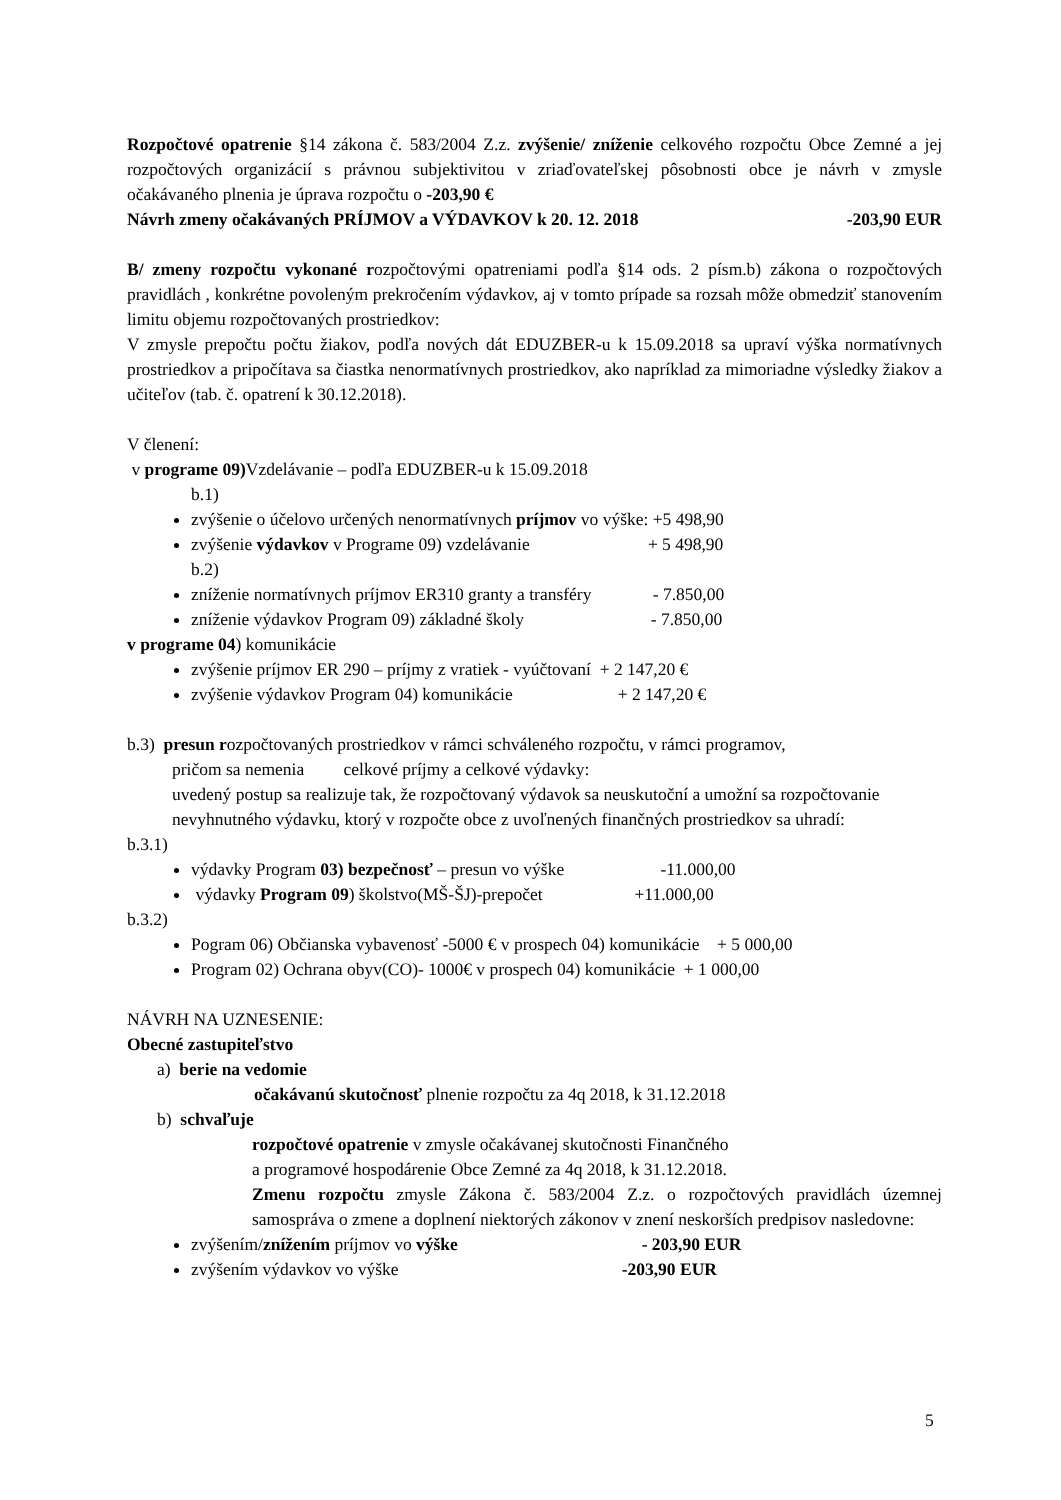Rozpočtové opatrenie §14 zákona č. 583/2004 Z.z. zvýšenie/ zníženie celkového rozpočtu Obce Zemné a jej rozpočtových organizácií s právnou subjektivitou v zriaďovateľskej pôsobnosti obce je návrh v zmysle očakávaného plnenia je úprava rozpočtu o -203,90 €
Návrh zmeny očakávaných PRÍJMOV a VÝDAVKOV k 20. 12. 2018 -203,90 EUR
B/ zmeny rozpočtu vykonané rozpočtovými opatreniami podľa §14 ods. 2 písm.b) zákona o rozpočtových pravidlách , konkrétne povoleným prekročením výdavkov, aj v tomto prípade sa rozsah môže obmedziť stanovením limitu objemu rozpočtovaných prostriedkov:
V zmysle prepočtu počtu žiakov, podľa nových dát EDUZBER-u k 15.09.2018 sa upraví výška normatívnych prostriedkov a pripočítava sa čiastka nenormatívnych prostriedkov, ako napríklad za mimoriadne výsledky žiakov a učiteľov (tab. č. opatrení k 30.12.2018).
V členení:
v programe 09) Vzdelávanie – podľa EDUZBER-u k 15.09.2018
b.1)
zvýšenie o účelovo určených nenormatívnych príjmov vo výške: +5 498,90
zvýšenie výdavkov v Programe 09) vzdelávanie + 5 498,90
b.2)
zníženie normatívnych príjmov ER310 granty a transféry - 7.850,00
zníženie výdavkov Program 09) základné školy - 7.850,00
v programe 04) komunikácie
zvýšenie príjmov ER 290 – príjmy z vratiek - vyúčtovaní + 2 147,20 €
zvýšenie výdavkov Program 04) komunikácie + 2 147,20 €
b.3) presun rozpočtovaných prostriedkov v rámci schváleného rozpočtu, v rámci programov,
pričom sa nemenia celkové príjmy a celkové výdavky:
uvedený postup sa realizuje tak, že rozpočtovaný výdavok sa neuskutoční a umožní sa rozpočtovanie nevyhnutného výdavku, ktorý v rozpočte obce z uvoľnených finančných prostriedkov sa uhradí:
b.3.1)
výdavky Program 03) bezpečnosť – presun vo výške -11.000,00
výdavky Program 09) školstvo(MŠ-ŠJ)-prepočet +11.000,00
b.3.2)
Pogram 06) Občianska vybavenosť -5000 € v prospech 04) komunikácie + 5 000,00
Program 02) Ochrana obyv(CO)- 1000€ v prospech 04) komunikácie + 1 000,00
NÁVRH NA UZNESENIE:
Obecné zastupiteľstvo
a) berie na vedomie
očakávanú skutočnosť plnenie rozpočtu za 4q 2018, k 31.12.2018
b) schvaľuje
rozpočtové opatrenie v zmysle očakávanej skutočnosti Finančného
a programové hospodárenie Obce Zemné za 4q 2018, k 31.12.2018.
Zmenu rozpočtu zmysle Zákona č. 583/2004 Z.z. o rozpočtových pravidlách územnej samospráva o zmene a doplnení niektorých zákonov v znení neskorších predpisov nasledovne:
zvýšením/znížením príjmov vo výške - 203,90 EUR
zvýšením výdavkov vo výške -203,90 EUR
5